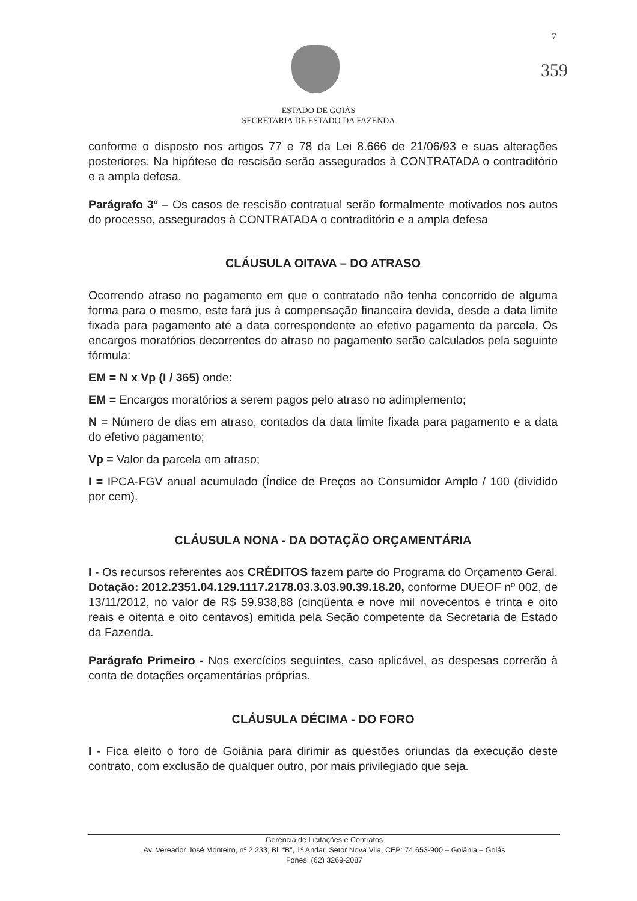7
359
ESTADO DE GOIÁS
SECRETARIA DE ESTADO DA FAZENDA
conforme o disposto nos artigos 77 e 78 da Lei 8.666 de 21/06/93 e suas alterações posteriores. Na hipótese de rescisão serão assegurados à CONTRATADA o contraditório e a ampla defesa.
Parágrafo 3º – Os casos de rescisão contratual serão formalmente motivados nos autos do processo, assegurados à CONTRATADA o contraditório e a ampla defesa
CLÁUSULA OITAVA – DO ATRASO
Ocorrendo atraso no pagamento em que o contratado não tenha concorrido de alguma forma para o mesmo, este fará jus à compensação financeira devida, desde a data limite fixada para pagamento até a data correspondente ao efetivo pagamento da parcela. Os encargos moratórios decorrentes do atraso no pagamento serão calculados pela seguinte fórmula:
EM = N x Vp (I / 365) onde:
EM = Encargos moratórios a serem pagos pelo atraso no adimplemento;
N = Número de dias em atraso, contados da data limite fixada para pagamento e a data do efetivo pagamento;
Vp = Valor da parcela em atraso;
I = IPCA-FGV anual acumulado (Índice de Preços ao Consumidor Amplo / 100 (dividido por cem).
CLÁUSULA NONA - DA DOTAÇÃO ORÇAMENTÁRIA
I - Os recursos referentes aos CRÉDITOS fazem parte do Programa do Orçamento Geral. Dotação: 2012.2351.04.129.1117.2178.03.3.03.90.39.18.20, conforme DUEOF nº 002, de 13/11/2012, no valor de R$ 59.938,88 (cinqüenta e nove mil novecentos e trinta e oito reais e oitenta e oito centavos) emitida pela Seção competente da Secretaria de Estado da Fazenda.
Parágrafo Primeiro - Nos exercícios seguintes, caso aplicável, as despesas correrão à conta de dotações orçamentárias próprias.
CLÁUSULA DÉCIMA - DO FORO
I - Fica eleito o foro de Goiânia para dirimir as questões oriundas da execução deste contrato, com exclusão de qualquer outro, por mais privilegiado que seja.
Gerência de Licitações e Contratos
Av. Vereador José Monteiro, nº 2.233, Bl. “B”, 1º Andar, Setor Nova Vila, CEP: 74.653-900 – Goiânia – Goiás
Fones: (62) 3269-2087